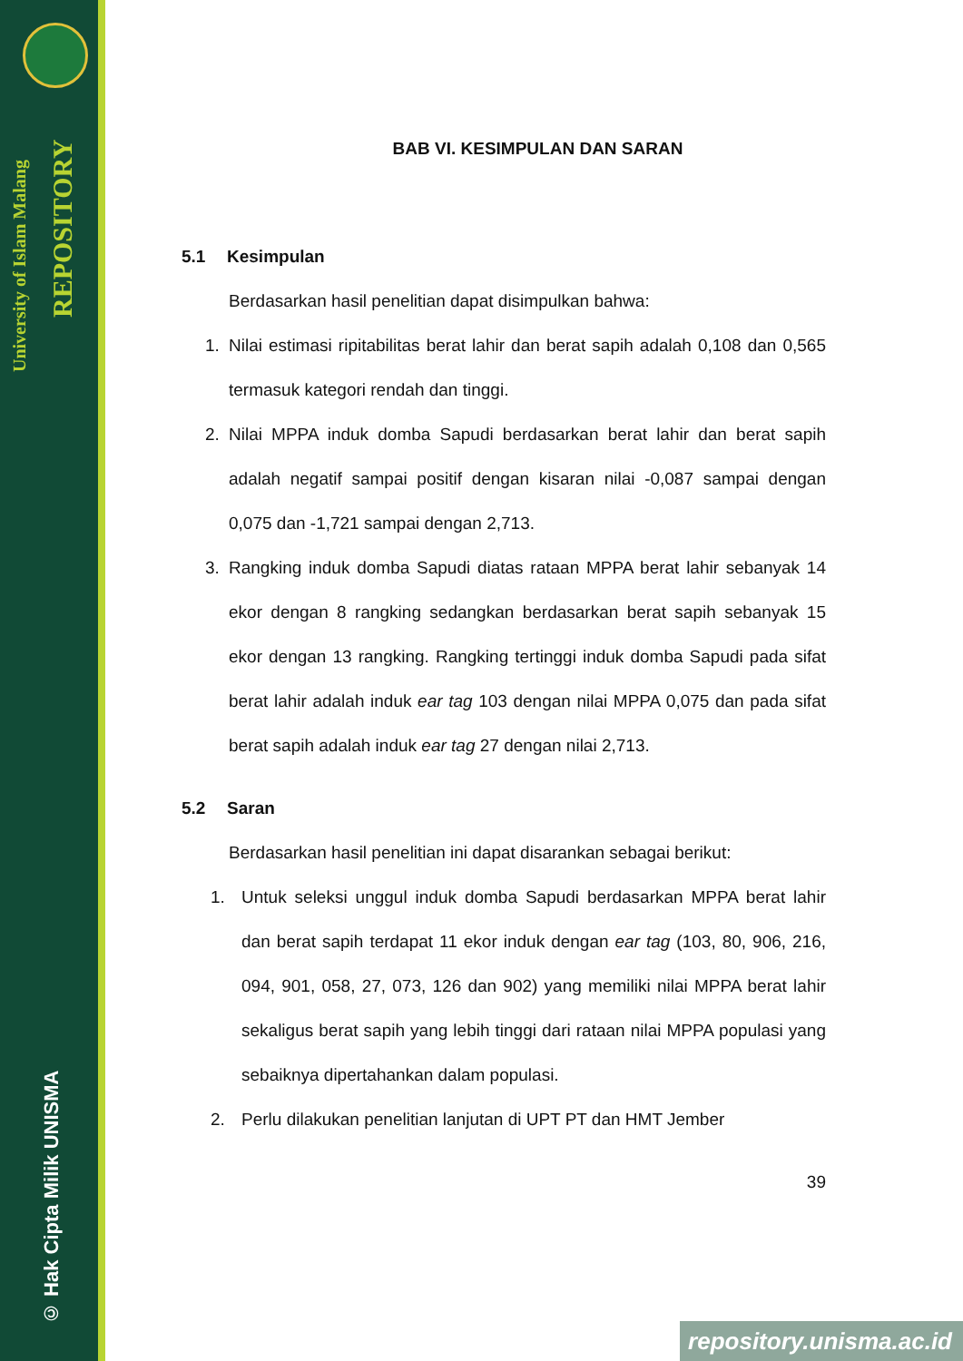University of Islam Malang
REPOSITORY
© Hak Cipta Milik UNISMA
BAB VI. KESIMPULAN DAN SARAN
5.1 Kesimpulan
Berdasarkan hasil penelitian dapat disimpulkan bahwa:
1. Nilai estimasi ripitabilitas berat lahir dan berat sapih adalah 0,108 dan 0,565 termasuk kategori rendah dan tinggi.
2. Nilai MPPA induk domba Sapudi berdasarkan berat lahir dan berat sapih adalah negatif sampai positif dengan kisaran nilai -0,087 sampai dengan 0,075 dan -1,721 sampai dengan 2,713.
3. Rangking induk domba Sapudi diatas rataan MPPA berat lahir sebanyak 14 ekor dengan 8 rangking sedangkan berdasarkan berat sapih sebanyak 15 ekor dengan 13 rangking. Rangking tertinggi induk domba Sapudi pada sifat berat lahir adalah induk ear tag 103 dengan nilai MPPA 0,075 dan pada sifat berat sapih adalah induk ear tag 27 dengan nilai 2,713.
5.2 Saran
Berdasarkan hasil penelitian ini dapat disarankan sebagai berikut:
1. Untuk seleksi unggul induk domba Sapudi berdasarkan MPPA berat lahir dan berat sapih terdapat 11 ekor induk dengan ear tag (103, 80, 906, 216, 094, 901, 058, 27, 073, 126 dan 902) yang memiliki nilai MPPA berat lahir sekaligus berat sapih yang lebih tinggi dari rataan nilai MPPA populasi yang sebaiknya dipertahankan dalam populasi.
2. Perlu dilakukan penelitian lanjutan di UPT PT dan HMT Jember
39
repository.unisma.ac.id